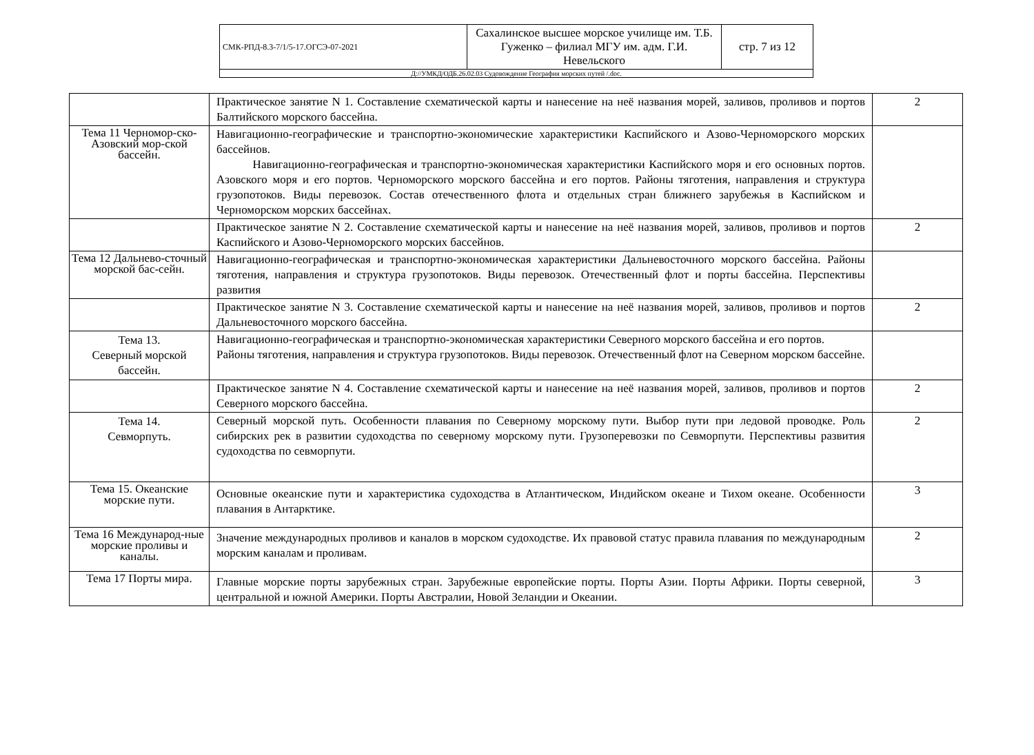| СМК-РПД-8.3-7/1/5-17.ОГСЭ-07-2021 | Сахалинское высшее морское училище им. Т.Б. Гуженко – филиал МГУ им. адм. Г.И. Невельского | стр. 7 из 12 |
| Д://УМКД/ОДБ.26.02.03 Судовождение География морских путей /.doc. | | |
| | Практическое занятие N 1. Составление схематической карты и нанесение на неё названия морей, заливов, проливов и портов Балтийского морского бассейна. | 2 |
| Тема 11 Черномор-ско-Азовский мор-ской бассейн. | Навигационно-географические и транспортно-экономические характеристики Каспийского и Азово-Черноморского морских бассейнов. Навигационно-географическая и транспортно-экономическая характеристики Каспийского моря и его основных портов. Азовского моря и его портов. Черноморского морского бассейна и его портов. Районы тяготения, направления и структура грузопотоков. Виды перевозок. Состав отечественного флота и отдельных стран ближнего зарубежья в Каспийском и Черноморском морских бассейнах. | |
| | Практическое занятие N 2. Составление схематической карты и нанесение на неё названия морей, заливов, проливов и портов Каспийского и Азово-Черноморского морских бассейнов. | 2 |
| Тема 12 Дальнево-сточный морской бас-сейн. | Навигационно-географическая и транспортно-экономическая характеристики Дальневосточного морского бассейна. Районы тяготения, направления и структура грузопотоков. Виды перевозок. Отечественный флот и порты бассейна. Перспективы развития | |
| | Практическое занятие N 3. Составление схематической карты и нанесение на неё названия морей, заливов, проливов и портов Дальневосточного морского бассейна. | 2 |
| Тема 13. Северный морской бассейн. | Навигационно-географическая и транспортно-экономическая характеристики Северного морского бассейна и его портов. Районы тяготения, направления и структура грузопотоков. Виды перевозок. Отечественный флот на Северном морском бассейне. | |
| | Практическое занятие N 4. Составление схематической карты и нанесение на неё названия морей, заливов, проливов и портов Северного морского бассейна. | 2 |
| Тема 14. Севморпуть. | Северный морской путь. Особенности плавания по Северному морскому пути. Выбор пути при ледовой проводке. Роль сибирских рек в развитии судоходства по северному морскому пути. Грузоперевозки по Севморпути. Перспективы развития судоходства по севморпути. | 2 |
| Тема 15. Океанские морские пути. | Основные океанские пути и характеристика судоходства в Атлантическом, Индийском океане и Тихом океане. Особенности плавания в Антарктике. | 3 |
| Тема 16 Международ-ные морские проливы и каналы. | Значение международных проливов и каналов в морском судоходстве. Их правовой статус правила плавания по международным морским каналам и проливам. | 2 |
| Тема 17 Порты мира. | Главные морские порты зарубежных стран. Зарубежные европейские порты. Порты Азии. Порты Африки. Порты северной, центральной и южной Америки. Порты Австралии, Новой Зеландии и Океании. | 3 |